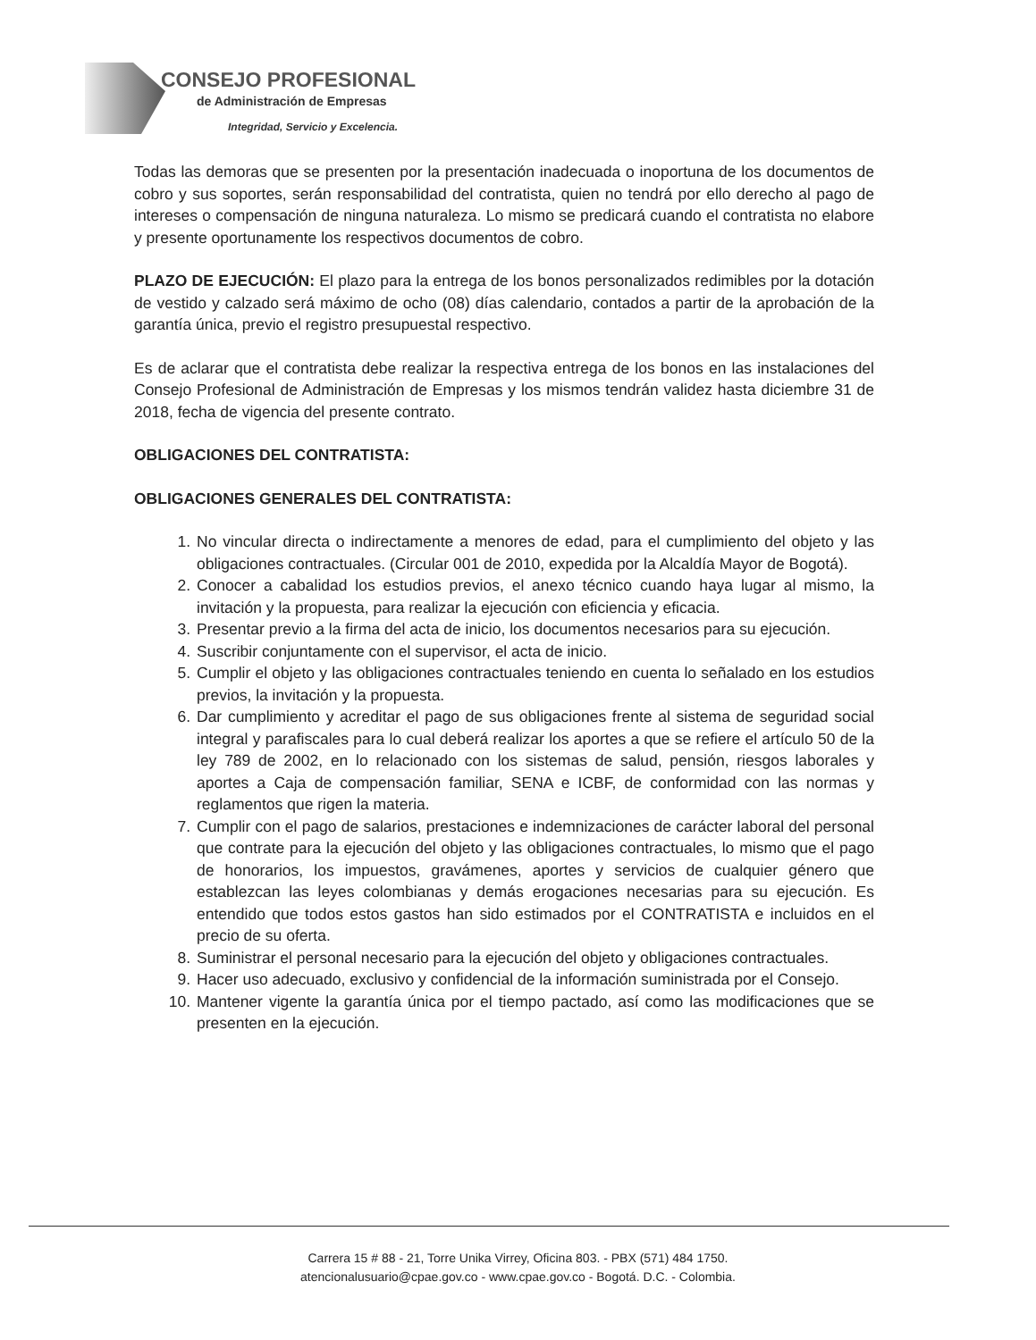CONSEJO PROFESIONAL
de Administración de Empresas
Integridad, Servicio y Excelencia.
Todas las demoras que se presenten por la presentación inadecuada o inoportuna de los documentos de cobro y sus soportes, serán responsabilidad del contratista, quien no tendrá por ello derecho al pago de intereses o compensación de ninguna naturaleza. Lo mismo se predicará cuando el contratista no elabore y presente oportunamente los respectivos documentos de cobro.
PLAZO DE EJECUCIÓN: El plazo para la entrega de los bonos personalizados redimibles por la dotación de vestido y calzado será máximo de ocho (08) días calendario, contados a partir de la aprobación de la garantía única, previo el registro presupuestal respectivo.
Es de aclarar que el contratista debe realizar la respectiva entrega de los bonos en las instalaciones del Consejo Profesional de Administración de Empresas y los mismos tendrán validez hasta diciembre 31 de 2018, fecha de vigencia del presente contrato.
OBLIGACIONES DEL CONTRATISTA:
OBLIGACIONES GENERALES DEL CONTRATISTA:
1. No vincular directa o indirectamente a menores de edad, para el cumplimiento del objeto y las obligaciones contractuales. (Circular 001 de 2010, expedida por la Alcaldía Mayor de Bogotá).
2. Conocer a cabalidad los estudios previos, el anexo técnico cuando haya lugar al mismo, la invitación y la propuesta, para realizar la ejecución con eficiencia y eficacia.
3. Presentar previo a la firma del acta de inicio, los documentos necesarios para su ejecución.
4. Suscribir conjuntamente con el supervisor, el acta de inicio.
5. Cumplir el objeto y las obligaciones contractuales teniendo en cuenta lo señalado en los estudios previos, la invitación y la propuesta.
6. Dar cumplimiento y acreditar el pago de sus obligaciones frente al sistema de seguridad social integral y parafiscales para lo cual deberá realizar los aportes a que se refiere el artículo 50 de la ley 789 de 2002, en lo relacionado con los sistemas de salud, pensión, riesgos laborales y aportes a Caja de compensación familiar, SENA e ICBF, de conformidad con las normas y reglamentos que rigen la materia.
7. Cumplir con el pago de salarios, prestaciones e indemnizaciones de carácter laboral del personal que contrate para la ejecución del objeto y las obligaciones contractuales, lo mismo que el pago de honorarios, los impuestos, gravámenes, aportes y servicios de cualquier género que establezcan las leyes colombianas y demás erogaciones necesarias para su ejecución. Es entendido que todos estos gastos han sido estimados por el CONTRATISTA e incluidos en el precio de su oferta.
8. Suministrar el personal necesario para la ejecución del objeto y obligaciones contractuales.
9. Hacer uso adecuado, exclusivo y confidencial de la información suministrada por el Consejo.
10. Mantener vigente la garantía única por el tiempo pactado, así como las modificaciones que se presenten en la ejecución.
Carrera 15 # 88 - 21, Torre Unika Virrey, Oficina 803. - PBX (571) 484 1750.
atencionalusuario@cpae.gov.co - www.cpae.gov.co - Bogotá. D.C. - Colombia.